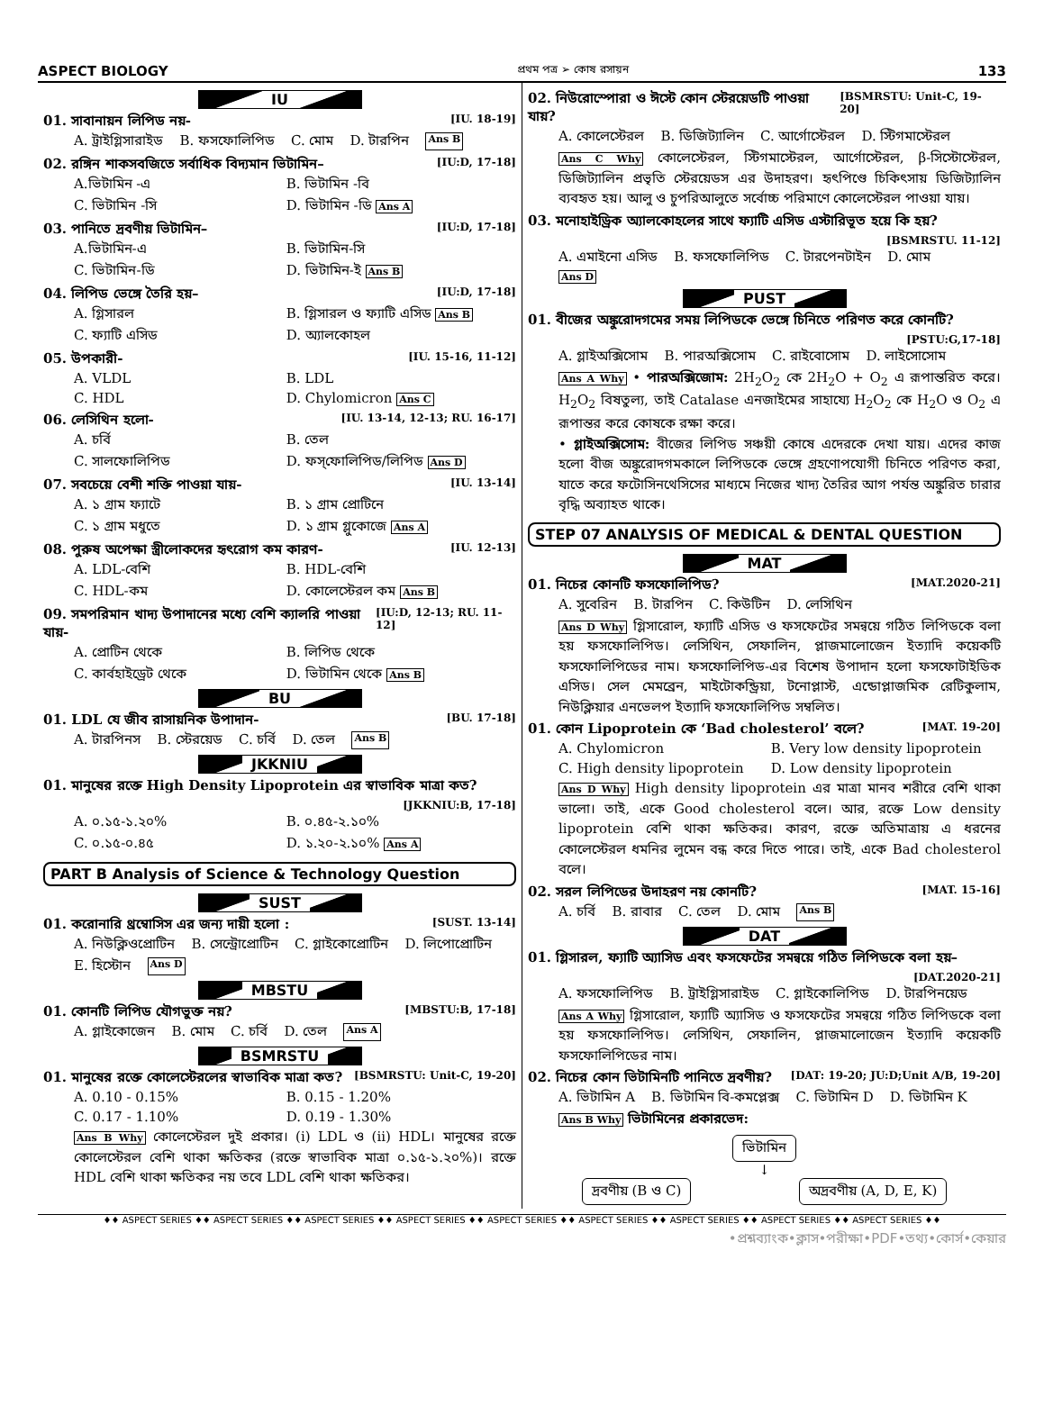ASPECT BIOLOGY প্রথম পত্র ➢ কোষ রসায়ন 133
IU
01. সাবানায়ন লিপিড নয়- [IU. 18-19]
A. ট্রাইগ্লিসারাইড B. ফসফোলিপিড C. মোম D. টারপিন Ans B
02. রঙ্গিন শাকসবজিতে সর্বাধিক বিদ্যমান ভিটামিন– [IU:D, 17-18]
A.ভিটামিন -এ B. ভিটামিন -বি C. ভিটামিন -সি D. ভিটামিন -ডি Ans A
03. পানিতে দ্রবণীয় ভিটামিন– [IU:D, 17-18]
A.ভিটামিন-এ B. ভিটামিন-সি C. ভিটামিন-ডি D. ভিটামিন-ই Ans B
04. লিপিড ভেঙ্গে তৈরি হয়– [IU:D, 17-18]
A. গ্লিসারল B. গ্লিসারল ও ফ্যাটি এসিড Ans B C. ফ্যাটি এসিড D. অ্যালকোহল
05. উপকারী- [IU. 15-16, 11-12]
A. VLDL B. LDL C. HDL D. Chylomicron Ans C
06. লেসিথিন হলো- [IU. 13-14, 12-13; RU. 16-17]
A. চর্বি B. তেল C. সালফোলিপিড D. ফস্‌ফোলিপিড/লিপিড Ans D
07. সবচেয়ে বেশী শক্তি পাওয়া যায়- [IU. 13-14]
A. ১ গ্রাম ফ্যাটে B. ১ গ্রাম প্রোটিনে C. ১ গ্রাম মধুতে D. ১ গ্রাম গ্লুকোজে Ans A
08. পুরুষ অপেক্ষা স্ত্রীলোকদের হৃৎরোগ কম কারণ- [IU. 12-13]
A. LDL-বেশি B. HDL-বেশি C. HDL-কম D. কোলেস্টেরল কম Ans B
09. সমপরিমান খাদ্য উপাদানের মধ্যে বেশি ক্যালরি পাওয়া যায়- [IU:D, 12-13; RU. 11-12]
A. প্রোটিন থেকে B. লিপিড থেকে C. কার্বহাইড্রেট থেকে D. ভিটামিন থেকে Ans B
BU
01. LDL যে জীব রাসায়নিক উপাদান- [BU. 17-18]
A. টারপিনস B. স্টেরয়েড C. চর্বি D. তেল Ans B
JKKNIU
01. মানুষের রক্তে High Density Lipoprotein এর স্বাভাবিক মাত্রা কত?
[JKKNIU:B, 17-18]
A. ০.১৫-১.২০% B. ০.৪৫-২.১০% C. ০.১৫-০.৪৫ D. ১.২০-২.১০% Ans A
PART B Analysis of Science & Technology Question
SUST
01. করোনারি থ্রম্বোসিস এর জন্য দায়ী হলো : [SUST. 13-14]
A. নিউক্লিওপ্রোটিন B. সেন্ট্রোপ্রোটিন C. গ্লাইকোপ্রোটিন D. লিপোপ্রোটিন E. হিস্টোন Ans D
MBSTU
01. কোনটি লিপিড যৌগভুক্ত নয়? [MBSTU:B, 17-18]
A. গ্লাইকোজেন B. মোম C. চর্বি D. তেল Ans A
BSMRSTU
01. মানুষের রক্তে কোলেস্টেরলের স্বাভাবিক মাত্রা কত? [BSMRSTU: Unit-C, 19-20]
A. 0.10 - 0.15% B. 0.15 - 1.20% C. 0.17 - 1.10% D. 0.19 - 1.30%
Ans B Why কোলেস্টেরল দুই প্রকার। (i) LDL ও (ii) HDL। মানুষের রক্তে কোলেস্টেরল বেশি থাকা ক্ষতিকর (রক্তে স্বাভাবিক মাত্রা ০.১৫-১.২০%)। রক্তে HDL বেশি থাকা ক্ষতিকর নয় তবে LDL বেশি থাকা ক্ষতিকর।
02. নিউরোস্পোরা ও ঈস্টে কোন স্টেরয়েডটি পাওয়া যায়? [BSMRSTU: Unit-C, 19-20]
A. কোলেস্টেরল B. ডিজিট্যালিন C. আর্গোস্টেরল D. স্টিগমাস্টেরল
Ans C Why কোলেস্টেরল, স্টিগমাস্টেরল, আর্গোস্টেরল, β-সিস্টোস্টেরল, ডিজিট্যালিন প্রভৃতি স্টেরয়েডস এর উদাহরণ। হৃৎপিণ্ডে চিকিৎসায় ডিজিট্যালিন ব্যবহৃত হয়। আলু ও চুপরিআলুতে সর্বোচ্চ পরিমাণে কোলেস্টেরল পাওয়া যায়।
03. মনোহাইড্রিক অ্যালকোহলের সাথে ফ্যাটি এসিড এস্টারিভূত হয়ে কি হয়?
[BSMRSTU. 11-12]
A. এমাইনো এসিড B. ফসফোলিপিড C. টারপেনটাইন D. মোম Ans D
PUST
01. বীজের অঙ্কুরোদগমের সময় লিপিডকে ভেঙ্গে চিনিতে পরিণত করে কোনটি?
[PSTU:G,17-18]
A. গ্লাইঅক্সিসোম B. পারঅক্সিসোম C. রাইবোসোম D. লাইসোসোম
Ans A Why • পারঅক্সিজোম: 2H<sub>2</sub>O<sub>2</sub> কে 2H<sub>2</sub>O + O<sub>2</sub> এ রূপান্তরিত করে। H<sub>2</sub>O<sub>2</sub> বিষতুল্য, তাই Catalase এনজাইমের সাহায্যে H<sub>2</sub>O<sub>2</sub> কে H<sub>2</sub>O ও O<sub>2</sub> এ রূপান্তর করে কোষকে রক্ষা করে।
• গ্লাইঅক্সিসোম: বীজের লিপিড সঞ্চয়ী কোষে এদেরকে দেখা যায়। এদের কাজ হলো বীজ অঙ্কুরোদগমকালে লিপিডকে ভেঙ্গে গ্রহণোপযোগী চিনিতে পরিণত করা, যাতে করে ফটোসিনথেসিসের মাধ্যমে নিজের খাদ্য তৈরির আগ পর্যন্ত অঙ্কুরিত চারার বৃদ্ধি অব্যাহত থাকে।
STEP 07 ANALYSIS OF MEDICAL & DENTAL QUESTION
MAT
01. নিচের কোনটি ফসফোলিপিড? [MAT.2020-21]
A. সুবেরিন B. টারপিন C. কিউটিন D. লেসিথিন
Ans D Why গ্লিসারোল, ফ্যাটি এসিড ও ফসফেটের সমন্বয়ে গঠিত লিপিডকে বলা হয় ফসফোলিপিড। লেসিথিন, সেফালিন, প্লাজমালোজেন ইত্যাদি কয়েকটি ফসফোলিপিডের নাম। ফসফোলিপিড-এর বিশেষ উপাদান হলো ফসফোটাইডিক এসিড। সেল মেমব্রেন, মাইটোকন্ড্রিয়া, টনোপ্লাস্ট, এন্ডোপ্লাজমিক রেটিকুলাম, নিউক্লিয়ার এনভেলপ ইত্যাদি ফসফোলিপিড সম্বলিত।
01. কোন Lipoprotein কে ‘Bad cholesterol’ বলে? [MAT. 19-20]
A. Chylomicron B. Very low density lipoprotein C. High density lipoprotein D. Low density lipoprotein
Ans D Why High density lipoprotein এর মাত্রা মানব শরীরে বেশি থাকা ভালো। তাই, একে Good cholesterol বলে। আর, রক্তে Low density lipoprotein বেশি থাকা ক্ষতিকর। কারণ, রক্তে অতিমাত্রায় এ ধরনের কোলেস্টেরল ধমনির লুমেন বন্ধ করে দিতে পারে। তাই, একে Bad cholesterol বলে।
02. সরল লিপিডের উদাহরণ নয় কোনটি? [MAT. 15-16]
A. চর্বি B. রাবার C. তেল D. মোম Ans B
DAT
01. গ্লিসারল, ফ্যাটি অ্যাসিড এবং ফসফেটের সমন্বয়ে গঠিত লিপিডকে বলা হয়–
[DAT.2020-21]
A. ফসফোলিপিড B. ট্রাইগ্লিসারাইড C. গ্লাইকোলিপিড D. টারপিনয়েড
Ans A Why গ্লিসারোল, ফ্যাটি অ্যাসিড ও ফসফেটের সমন্বয়ে গঠিত লিপিডকে বলা হয় ফসফোলিপিড। লেসিথিন, সেফালিন, প্লাজমালোজেন ইত্যাদি কয়েকটি ফসফোলিপিডের নাম।
02. নিচের কোন ভিটামিনটি পানিতে দ্রবণীয়? [DAT: 19-20; JU:D;Unit A/B, 19-20]
A. ভিটামিন A B. ভিটামিন বি-কমপ্লেক্স C. ভিটামিন D D. ভিটামিন K
Ans B Why ভিটামিনের প্রকারভেদ:
ভিটামিন
↓
দ্রবণীয় (B ও C) অদ্রবণীয় (A, D, E, K)
♦♦ ASPECT SERIES ♦♦ ASPECT SERIES ♦♦ ASPECT SERIES ♦♦ ASPECT SERIES ♦♦ ASPECT SERIES ♦♦ ASPECT SERIES ♦♦ ASPECT SERIES ♦♦ ASPECT SERIES ♦♦ ASPECT SERIES ♦♦
•প্রশ্নব্যাংক•ক্লাস•পরীক্ষা•PDF•তথ্য•কোর্স•কেয়ার